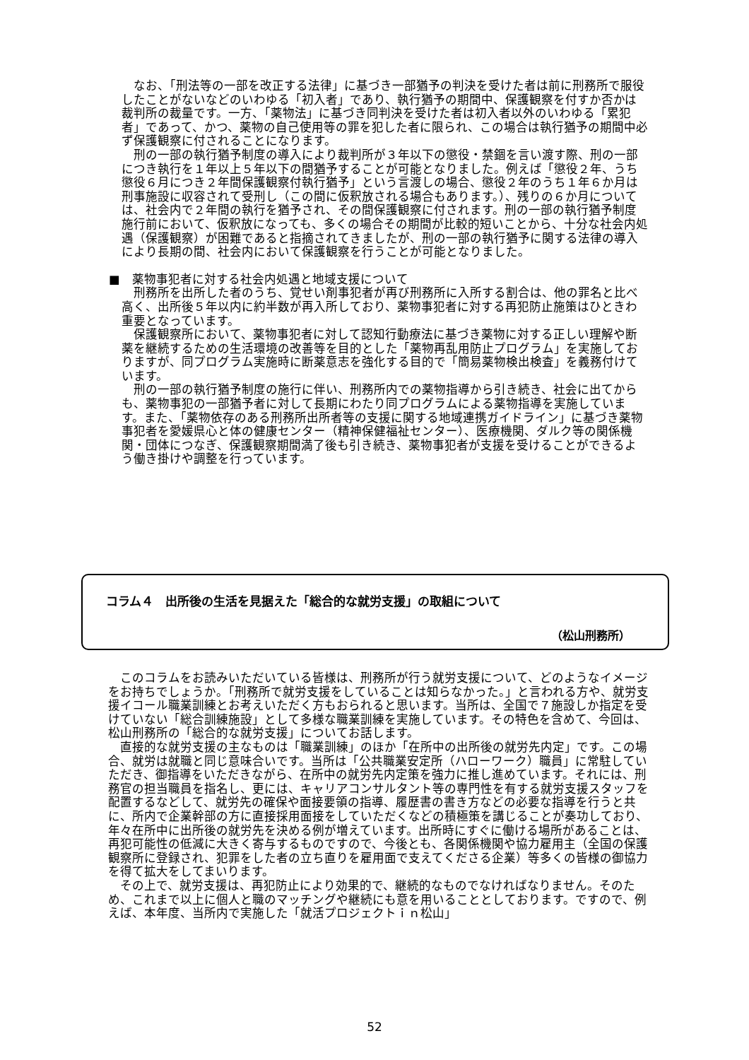なお、「刑法等の一部を改正する法律」に基づき一部猶予の判決を受けた者は前に刑務所で服役したことがないなどのいわゆる「初入者」であり、執行猶予の期間中、保護観察を付すか否かは裁判所の裁量です。一方、「薬物法」に基づき同判決を受けた者は初入者以外のいわゆる「累犯者」であって、かつ、薬物の自己使用等の罪を犯した者に限られ、この場合は執行猶予の期間中必ず保護観察に付されることになります。
刑の一部の執行猶予制度の導入により裁判所が３年以下の懲役・禁錮を言い渡す際、刑の一部につき執行を１年以上５年以下の間猶予することが可能となりました。例えば「懲役２年、うち懲役６月につき２年間保護観察付執行猶予」という言渡しの場合、懲役２年のうち１年６か月は刑事施設に収容されて受刑し（この間に仮釈放される場合もあります。）、残りの６か月については、社会内で２年間の執行を猶予され、その間保護観察に付されます。刑の一部の執行猶予制度施行前において、仮釈放になっても、多くの場合その期間が比較的短いことから、十分な社会内処遇（保護観察）が困難であると指摘されてきましたが、刑の一部の執行猶予に関する法律の導入により長期の間、社会内において保護観察を行うことが可能となりました。
■　薬物事犯者に対する社会内処遇と地域支援について
刑務所を出所した者のうち、覚せい剤事犯者が再び刑務所に入所する割合は、他の罪名と比べ高く、出所後５年以内に約半数が再入所しており、薬物事犯者に対する再犯防止施策はひときわ重要となっています。
保護観察所において、薬物事犯者に対して認知行動療法に基づき薬物に対する正しい理解や断薬を継続するための生活環境の改善等を目的とした「薬物再乱用防止プログラム」を実施しておりますが、同プログラム実施時に断薬意志を強化する目的で「簡易薬物検出検査」を義務付けています。
刑の一部の執行猶予制度の施行に伴い、刑務所内での薬物指導から引き続き、社会に出てからも、薬物事犯の一部猶予者に対して長期にわたり同プログラムによる薬物指導を実施しています。また、「薬物依存のある刑務所出所者等の支援に関する地域連携ガイドライン」に基づき薬物事犯者を愛媛県心と体の健康センター（精神保健福祉センター）、医療機関、ダルク等の関係機関・団体につなぎ、保護観察期間満了後も引き続き、薬物事犯者が支援を受けることができるよう働き掛けや調整を行っています。
コラム４　出所後の生活を見据えた「総合的な就労支援」の取組について
（松山刑務所）
このコラムをお読みいただいている皆様は、刑務所が行う就労支援について、どのようなイメージをお持ちでしょうか。「刑務所で就労支援をしていることは知らなかった。」と言われる方や、就労支援イコール職業訓練とお考えいただく方もおられると思います。当所は、全国で７施設しか指定を受けていない「総合訓練施設」として多様な職業訓練を実施しています。その特色を含めて、今回は、松山刑務所の「総合的な就労支援」についてお話します。
直接的な就労支援の主なものは「職業訓練」のほか「在所中の出所後の就労先内定」です。この場合、就労は就職と同じ意味合いです。当所は「公共職業安定所（ハローワーク）職員」に常駐していただき、御指導をいただきながら、在所中の就労先内定策を強力に推し進めています。それには、刑務官の担当職員を指名し、更には、キャリアコンサルタント等の専門性を有する就労支援スタッフを配置するなどして、就労先の確保や面接要領の指導、履歴書の書き方などの必要な指導を行うと共に、所内で企業幹部の方に直接採用面接をしていただくなどの積極策を講じることが奏功しており、年々在所中に出所後の就労先を決める例が増えています。出所時にすぐに働ける場所があることは、再犯可能性の低減に大きく寄与するものですので、今後とも、各関係機関や協力雇用主（全国の保護観察所に登録され、犯罪をした者の立ち直りを雇用面で支えてくださる企業）等多くの皆様の御協力を得て拡大をしてまいります。
その上で、就労支援は、再犯防止により効果的で、継続的なものでなければなりません。そのため、これまで以上に個人と職のマッチングや継続にも意を用いることとしております。ですので、例えば、本年度、当所内で実施した「就活プロジェクトｉｎ松山」
52